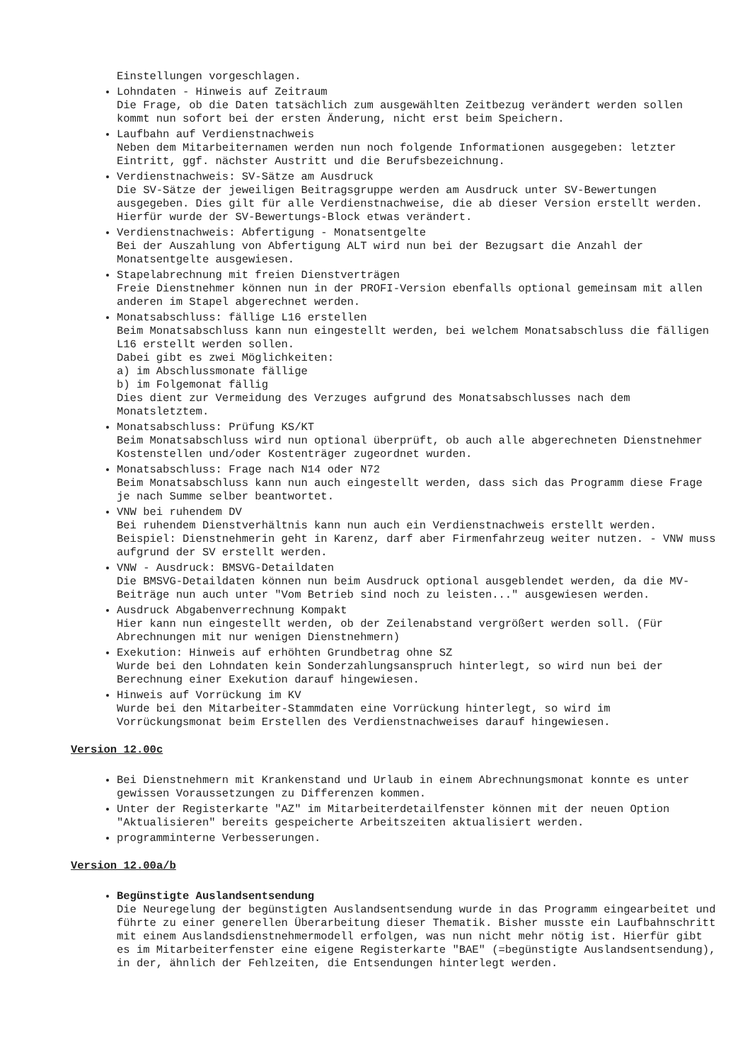Einstellungen vorgeschlagen.
Lohndaten - Hinweis auf Zeitraum
Die Frage, ob die Daten tatsächlich zum ausgewählten Zeitbezug verändert werden sollen kommt nun sofort bei der ersten Änderung, nicht erst beim Speichern.
Laufbahn auf Verdienstnachweis
Neben dem Mitarbeiternamen werden nun noch folgende Informationen ausgegeben: letzter Eintritt, ggf. nächster Austritt und die Berufsbezeichnung.
Verdienstnachweis: SV-Sätze am Ausdruck
Die SV-Sätze der jeweiligen Beitragsgruppe werden am Ausdruck unter SV-Bewertungen ausgegeben. Dies gilt für alle Verdienstnachweise, die ab dieser Version erstellt werden.
Hierfür wurde der SV-Bewertungs-Block etwas verändert.
Verdienstnachweis: Abfertigung - Monatsentgelte
Bei der Auszahlung von Abfertigung ALT wird nun bei der Bezugsart die Anzahl der Monatsentgelte ausgewiesen.
Stapelabrechnung mit freien Dienstverträgen
Freie Dienstnehmer können nun in der PROFI-Version ebenfalls optional gemeinsam mit allen anderen im Stapel abgerechnet werden.
Monatsabschluss: fällige L16 erstellen
Beim Monatsabschluss kann nun eingestellt werden, bei welchem Monatsabschluss die fälligen L16 erstellt werden sollen.
Dabei gibt es zwei Möglichkeiten:
a) im Abschlussmonate fällige
b) im Folgemonat fällig
Dies dient zur Vermeidung des Verzuges aufgrund des Monatsabschlusses nach dem Monatsletztem.
Monatsabschluss: Prüfung KS/KT
Beim Monatsabschluss wird nun optional überprüft, ob auch alle abgerechneten Dienstnehmer Kostenstellen und/oder Kostenträger zugeordnet wurden.
Monatsabschluss: Frage nach N14 oder N72
Beim Monatsabschluss kann nun auch eingestellt werden, dass sich das Programm diese Frage je nach Summe selber beantwortet.
VNW bei ruhendem DV
Bei ruhendem Dienstverhältnis kann nun auch ein Verdienstnachweis erstellt werden.
Beispiel: Dienstnehmerin geht in Karenz, darf aber Firmenfahrzeug weiter nutzen. - VNW muss aufgrund der SV erstellt werden.
VNW - Ausdruck: BMSVG-Detaildaten
Die BMSVG-Detaildaten können nun beim Ausdruck optional ausgeblendet werden, da die MV-Beiträge nun auch unter "Vom Betrieb sind noch zu leisten..." ausgewiesen werden.
Ausdruck Abgabenverrechnung Kompakt
Hier kann nun eingestellt werden, ob der Zeilenabstand vergrößert werden soll. (Für Abrechnungen mit nur wenigen Dienstnehmern)
Exekution: Hinweis auf erhöhten Grundbetrag ohne SZ
Wurde bei den Lohndaten kein Sonderzahlungsanspruch hinterlegt, so wird nun bei der Berechnung einer Exekution darauf hingewiesen.
Hinweis auf Vorrückung im KV
Wurde bei den Mitarbeiter-Stammdaten eine Vorrückung hinterlegt, so wird im Vorrückungsmonat beim Erstellen des Verdienstnachweises darauf hingewiesen.
Version 12.00c
Bei Dienstnehmern mit Krankenstand und Urlaub in einem Abrechnungsmonat konnte es unter gewissen Voraussetzungen zu Differenzen kommen.
Unter der Registerkarte "AZ" im Mitarbeiterdetailfenster können mit der neuen Option "Aktualisieren" bereits gespeicherte Arbeitszeiten aktualisiert werden.
programminterne Verbesserungen.
Version 12.00a/b
Begünstigte Auslandsentsendung
Die Neuregelung der begünstigten Auslandsentsendung wurde in das Programm eingearbeitet und führte zu einer generellen Überarbeitung dieser Thematik. Bisher musste ein Laufbahnschritt mit einem Auslandsdienstnehmermodell erfolgen, was nun nicht mehr nötig ist. Hierfür gibt es im Mitarbeiterfenster eine eigene Registerkarte "BAE" (=begünstigte Auslandsentsendung), in der, ähnlich der Fehlzeiten, die Entsendungen hinterlegt werden.